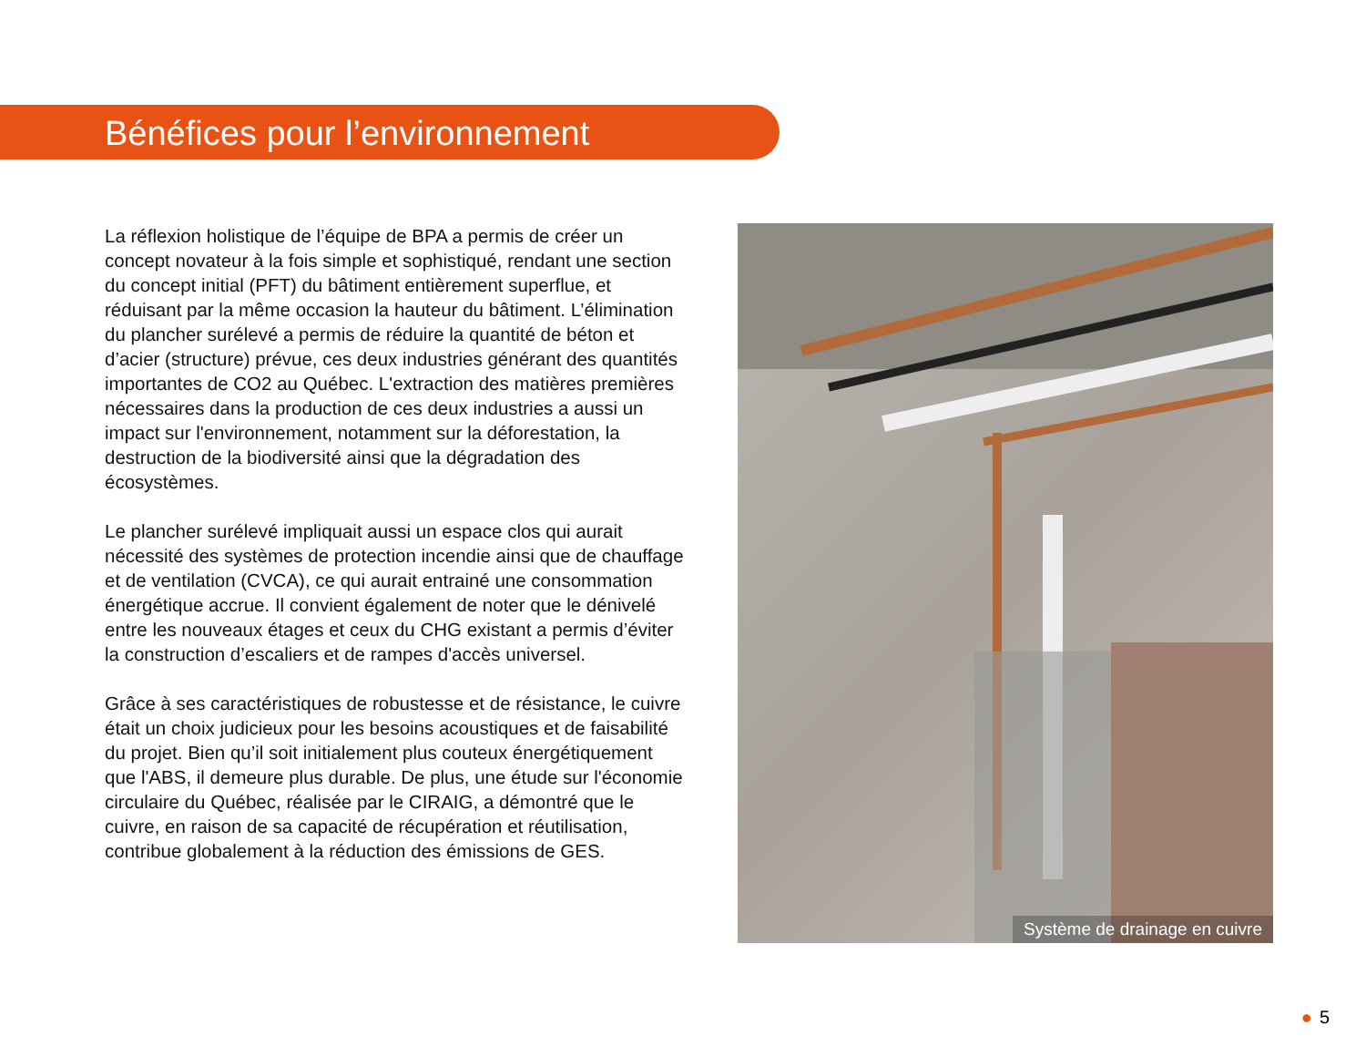Bénéfices pour l’environnement
La réflexion holistique de l’équipe de BPA a permis de créer un concept novateur à la fois simple et sophistiqué, rendant une section du concept initial (PFT) du bâtiment entièrement superflue, et réduisant par la même occasion la hauteur du bâtiment. L’élimination du plancher surélevé a permis de réduire la quantité de béton et d’acier (structure) prévue, ces deux industries générant des quantités importantes de CO2 au Québec. L'extraction des matières premières nécessaires dans la production de ces deux industries a aussi un impact sur l'environnement, notamment sur la déforestation, la destruction de la biodiversité ainsi que la dégradation des écosystèmes.
Le plancher surélevé impliquait aussi un espace clos qui aurait nécessité des systèmes de protection incendie ainsi que de chauffage et de ventilation (CVCA), ce qui aurait entrainé une consommation énergétique accrue. Il convient également de noter que le dénivelé entre les nouveaux étages et ceux du CHG existant a permis d’éviter la construction d’escaliers et de rampes d'accès universel.
Grâce à ses caractéristiques de robustesse et de résistance, le cuivre était un choix judicieux pour les besoins acoustiques et de faisabilité du projet. Bien qu’il soit initialement plus couteux énergétiquement que l'ABS, il demeure plus durable. De plus, une étude sur l'économie circulaire du Québec, réalisée par le CIRAIG, a démontré que le cuivre, en raison de sa capacité de récupération et réutilisation, contribue globalement à la réduction des émissions de GES.
Système de drainage en cuivre
● 5